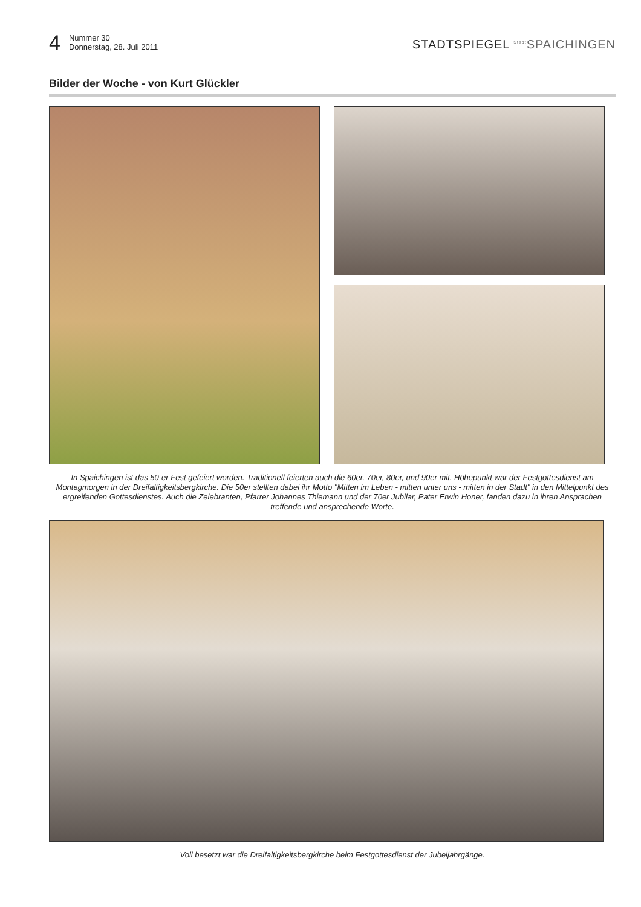4
Nummer 30
Donnerstag, 28. Juli 2011
STADTSPIEGEL <sup>Stadt</sup>SPAICHINGEN
Bilder der Woche - von Kurt Glückler
In Spaichingen ist das 50-er Fest gefeiert worden. Traditionell feierten auch die 60er, 70er, 80er, und 90er mit. Höhepunkt war der Festgottesdienst am Montagmorgen in der Dreifaltigkeitsbergkirche. Die 50er stellten dabei ihr Motto "Mitten im Leben - mitten unter uns - mitten in der Stadt" in den Mittelpunkt des ergreifenden Gottesdienstes. Auch die Zelebranten, Pfarrer Johannes Thiemann und der 70er Jubilar, Pater Erwin Honer, fanden dazu in ihren Ansprachen treffende und ansprechende Worte.
Voll besetzt war die Dreifaltigkeitsbergkirche beim Festgottesdienst der Jubeljahrgänge.